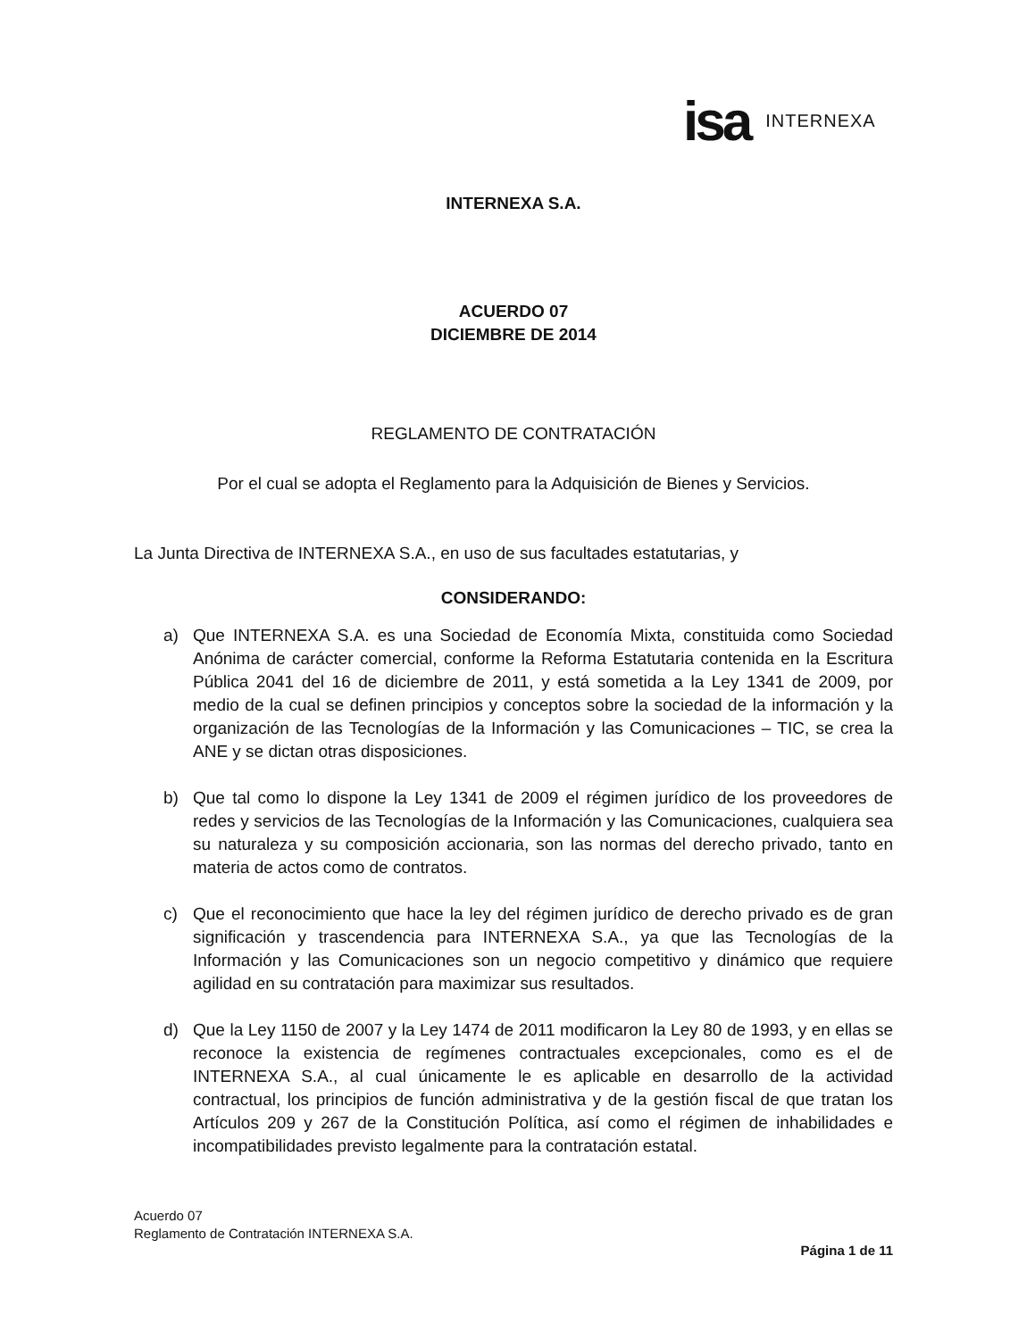isa INTERNEXA
INTERNEXA S.A.
ACUERDO 07
DICIEMBRE DE 2014
REGLAMENTO DE CONTRATACIÓN
Por el cual se adopta el Reglamento para la Adquisición de Bienes y Servicios.
La Junta Directiva de INTERNEXA S.A., en uso de sus facultades estatutarias, y
CONSIDERANDO:
a) Que INTERNEXA S.A. es una Sociedad de Economía Mixta, constituida como Sociedad Anónima de carácter comercial, conforme la Reforma Estatutaria contenida en la Escritura Pública 2041 del 16 de diciembre de 2011, y está sometida a la Ley 1341 de 2009, por medio de la cual se definen principios y conceptos sobre la sociedad de la información y la organización de las Tecnologías de la Información y las Comunicaciones – TIC, se crea la ANE y se dictan otras disposiciones.
b) Que tal como lo dispone la Ley 1341 de 2009 el régimen jurídico de los proveedores de redes y servicios de las Tecnologías de la Información y las Comunicaciones, cualquiera sea su naturaleza y su composición accionaria, son las normas del derecho privado, tanto en materia de actos como de contratos.
c) Que el reconocimiento que hace la ley del régimen jurídico de derecho privado es de gran significación y trascendencia para INTERNEXA S.A., ya que las Tecnologías de la Información y las Comunicaciones son un negocio competitivo y dinámico que requiere agilidad en su contratación para maximizar sus resultados.
d) Que la Ley 1150 de 2007 y la Ley 1474 de 2011 modificaron la Ley 80 de 1993, y en ellas se reconoce la existencia de regímenes contractuales excepcionales, como es el de INTERNEXA S.A., al cual únicamente le es aplicable en desarrollo de la actividad contractual, los principios de función administrativa y de la gestión fiscal de que tratan los Artículos 209 y 267 de la Constitución Política, así como el régimen de inhabilidades e incompatibilidades previsto legalmente para la contratación estatal.
Acuerdo 07
Reglamento de Contratación INTERNEXA S.A.
Página 1 de 11